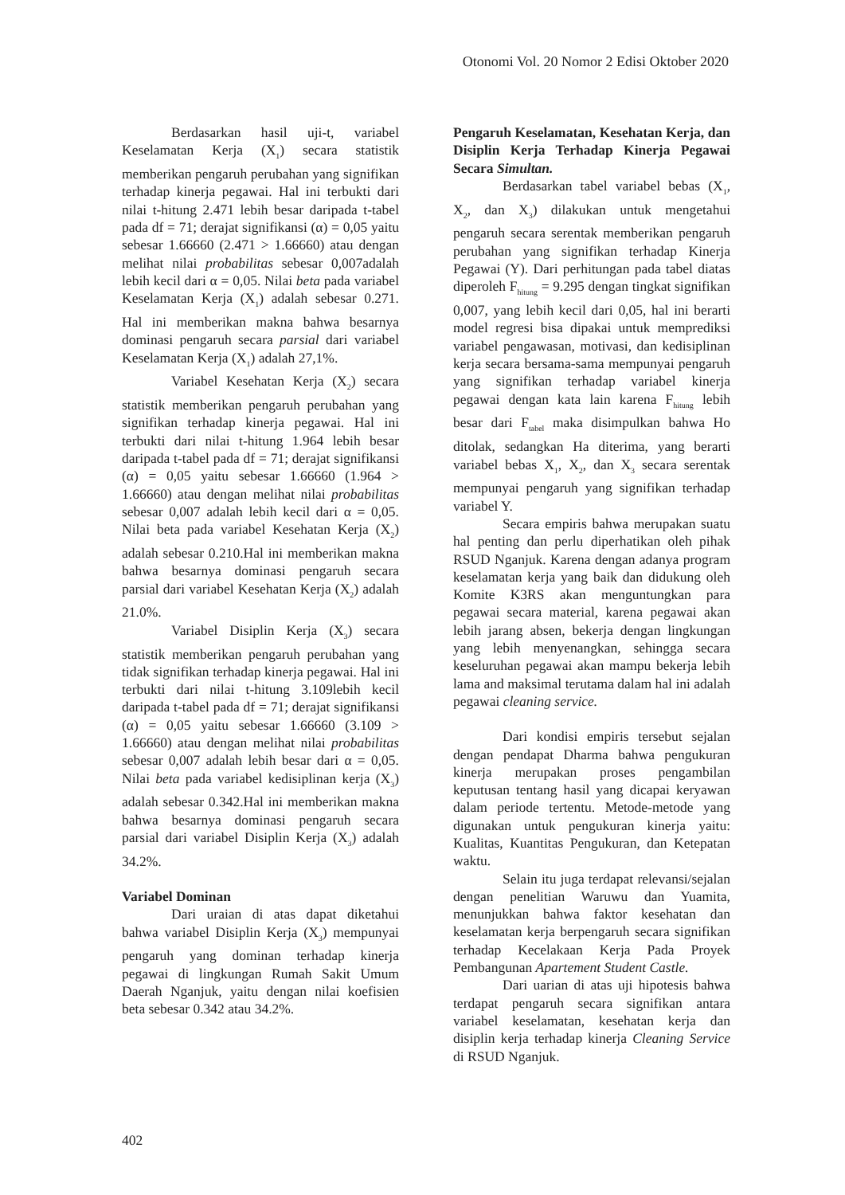Otonomi Vol. 20 Nomor 2 Edisi Oktober 2020
Berdasarkan hasil uji-t, variabel Keselamatan Kerja (X<sub>1</sub>) secara statistik memberikan pengaruh perubahan yang signifikan terhadap kinerja pegawai. Hal ini terbukti dari nilai t-hitung 2.471 lebih besar daripada t-tabel pada df = 71; derajat signifikansi (α) = 0,05 yaitu sebesar 1.66660 (2.471 > 1.66660) atau dengan melihat nilai probabilitas sebesar 0,007adalah lebih kecil dari α = 0,05. Nilai beta pada variabel Keselamatan Kerja (X<sub>1</sub>) adalah sebesar 0.271. Hal ini memberikan makna bahwa besarnya dominasi pengaruh secara parsial dari variabel Keselamatan Kerja (X<sub>1</sub>) adalah 27,1%.
Variabel Kesehatan Kerja (X<sub>2</sub>) secara statistik memberikan pengaruh perubahan yang signifikan terhadap kinerja pegawai. Hal ini terbukti dari nilai t-hitung 1.964 lebih besar daripada t-tabel pada df = 71; derajat signifikansi (α) = 0,05 yaitu sebesar 1.66660 (1.964 > 1.66660) atau dengan melihat nilai probabilitas sebesar 0,007 adalah lebih kecil dari α = 0,05. Nilai beta pada variabel Kesehatan Kerja (X<sub>2</sub>) adalah sebesar 0.210.Hal ini memberikan makna bahwa besarnya dominasi pengaruh secara parsial dari variabel Kesehatan Kerja (X<sub>2</sub>) adalah 21.0%.
Variabel Disiplin Kerja (X<sub>3</sub>) secara statistik memberikan pengaruh perubahan yang tidak signifikan terhadap kinerja pegawai. Hal ini terbukti dari nilai t-hitung 3.109lebih kecil daripada t-tabel pada df = 71; derajat signifikansi (α) = 0,05 yaitu sebesar 1.66660 (3.109 > 1.66660) atau dengan melihat nilai probabilitas sebesar 0,007 adalah lebih besar dari α = 0,05. Nilai beta pada variabel kedisiplinan kerja (X<sub>3</sub>) adalah sebesar 0.342.Hal ini memberikan makna bahwa besarnya dominasi pengaruh secara parsial dari variabel Disiplin Kerja (X<sub>3</sub>) adalah 34.2%.
Variabel Dominan
Dari uraian di atas dapat diketahui bahwa variabel Disiplin Kerja (X<sub>3</sub>) mempunyai pengaruh yang dominan terhadap kinerja pegawai di lingkungan Rumah Sakit Umum Daerah Nganjuk, yaitu dengan nilai koefisien beta sebesar 0.342 atau 34.2%.
Pengaruh Keselamatan, Kesehatan Kerja, dan Disiplin Kerja Terhadap Kinerja Pegawai Secara Simultan.
Berdasarkan tabel variabel bebas (X<sub>1</sub>, X<sub>2</sub>, dan X<sub>3</sub>) dilakukan untuk mengetahui pengaruh secara serentak memberikan pengaruh perubahan yang signifikan terhadap Kinerja Pegawai (Y). Dari perhitungan pada tabel diatas diperoleh F<sub>hitung</sub> = 9.295 dengan tingkat signifikan 0,007, yang lebih kecil dari 0,05, hal ini berarti model regresi bisa dipakai untuk memprediksi variabel pengawasan, motivasi, dan kedisiplinan kerja secara bersama-sama mempunyai pengaruh yang signifikan terhadap variabel kinerja pegawai dengan kata lain karena F<sub>hitung</sub> lebih besar dari F<sub>tabel</sub> maka disimpulkan bahwa Ho ditolak, sedangkan Ha diterima, yang berarti variabel bebas X<sub>1</sub>, X<sub>2</sub>, dan X<sub>3</sub> secara serentak mempunyai pengaruh yang signifikan terhadap variabel Y.
Secara empiris bahwa merupakan suatu hal penting dan perlu diperhatikan oleh pihak RSUD Nganjuk. Karena dengan adanya program keselamatan kerja yang baik dan didukung oleh Komite K3RS akan menguntungkan para pegawai secara material, karena pegawai akan lebih jarang absen, bekerja dengan lingkungan yang lebih menyenangkan, sehingga secara keseluruhan pegawai akan mampu bekerja lebih lama and maksimal terutama dalam hal ini adalah pegawai cleaning service.
Dari kondisi empiris tersebut sejalan dengan pendapat Dharma bahwa pengukuran kinerja merupakan proses pengambilan keputusan tentang hasil yang dicapai keryawan dalam periode tertentu. Metode-metode yang digunakan untuk pengukuran kinerja yaitu: Kualitas, Kuantitas Pengukuran, dan Ketepatan waktu.
Selain itu juga terdapat relevansi/sejalan dengan penelitian Waruwu dan Yuamita, menunjukkan bahwa faktor kesehatan dan keselamatan kerja berpengaruh secara signifikan terhadap Kecelakaan Kerja Pada Proyek Pembangunan Apartement Student Castle.
Dari uarian di atas uji hipotesis bahwa terdapat pengaruh secara signifikan antara variabel keselamatan, kesehatan kerja dan disiplin kerja terhadap kinerja Cleaning Service di RSUD Nganjuk.
402